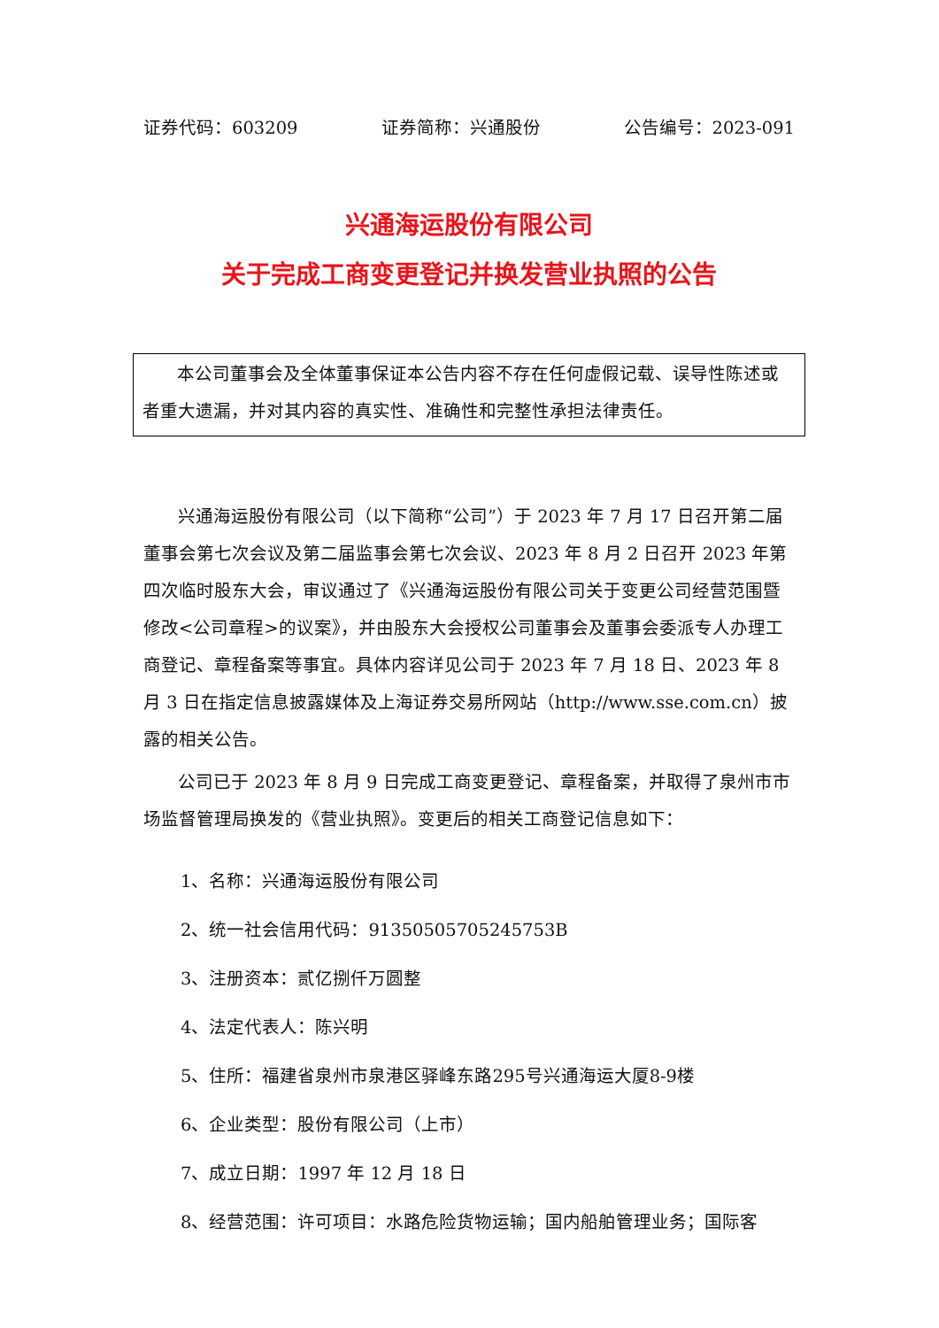证券代码：603209 证券简称：兴通股份 公告编号：2023-091
兴通海运股份有限公司
关于完成工商变更登记并换发营业执照的公告
本公司董事会及全体董事保证本公告内容不存在任何虚假记载、误导性陈述或者重大遗漏，并对其内容的真实性、准确性和完整性承担法律责任。
兴通海运股份有限公司（以下简称“公司”）于 2023 年 7 月 17 日召开第二届董事会第七次会议及第二届监事会第七次会议、2023 年 8 月 2 日召开 2023 年第四次临时股东大会，审议通过了《兴通海运股份有限公司关于变更公司经营范围暨修改<公司章程>的议案》，并由股东大会授权公司董事会及董事会委派专人办理工商登记、章程备案等事宜。具体内容详见公司于 2023 年 7 月 18 日、2023 年 8 月 3 日在指定信息披露媒体及上海证券交易所网站（http://www.sse.com.cn）披露的相关公告。
公司已于 2023 年 8 月 9 日完成工商变更登记、章程备案，并取得了泉州市市场监督管理局换发的《营业执照》。变更后的相关工商登记信息如下：
1、名称：兴通海运股份有限公司
2、统一社会信用代码：91350505705245753B
3、注册资本：贰亿捌仟万圆整
4、法定代表人：陈兴明
5、住所：福建省泉州市泉港区驿峰东路295号兴通海运大厦8-9楼
6、企业类型：股份有限公司（上市）
7、成立日期：1997 年 12 月 18 日
8、经营范围：许可项目：水路危险货物运输；国内船舶管理业务；国际客